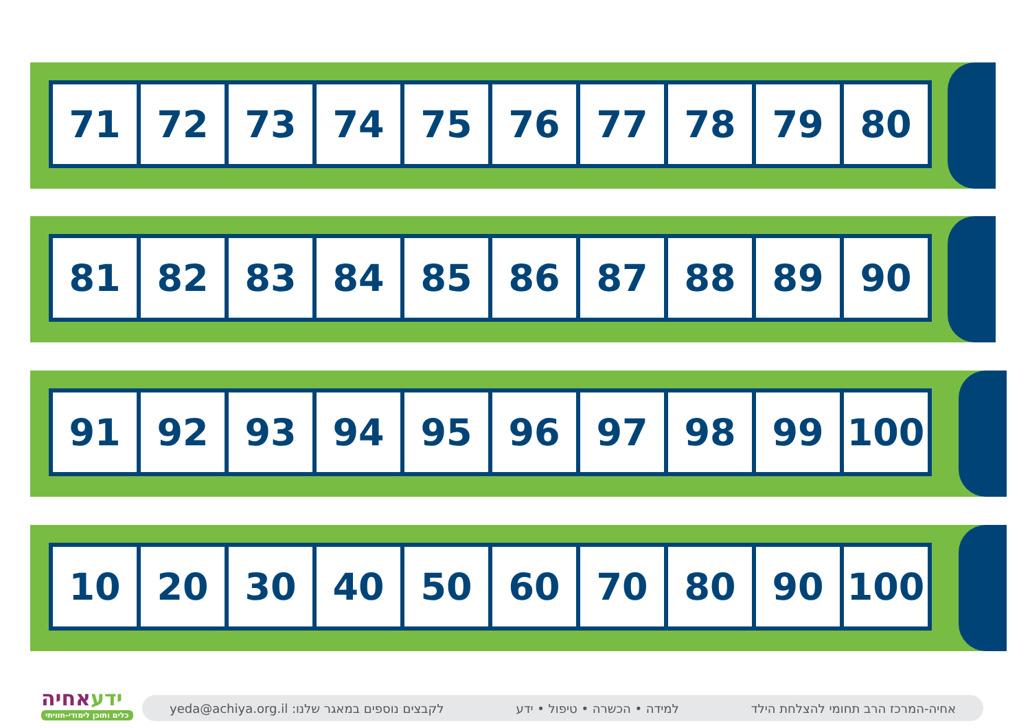| 71 | 72 | 73 | 74 | 75 | 76 | 77 | 78 | 79 | 80 |
| 81 | 82 | 83 | 84 | 85 | 86 | 87 | 88 | 89 | 90 |
| 91 | 92 | 93 | 94 | 95 | 96 | 97 | 98 | 99 | 100 |
| 10 | 20 | 30 | 40 | 50 | 60 | 70 | 80 | 90 | 100 |
ידעאחיה
כלים ותוכן לימודי-חוויתי
yeda@achiya.org.il :לקבצים נוספים במאגר שלנו למידה • הכשרה • טיפול • ידע אחיה-המרכז הרב תחומי להצלחת הילד